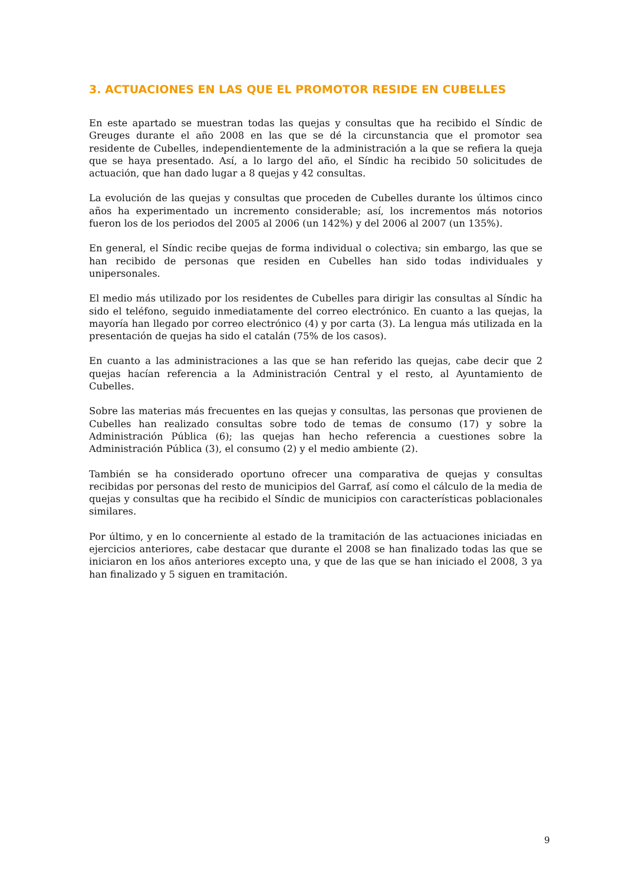3. ACTUACIONES EN LAS QUE EL PROMOTOR RESIDE EN CUBELLES
En este apartado se muestran todas las quejas y consultas que ha recibido el Síndic de Greuges durante el año 2008 en las que se dé la circunstancia que el promotor sea residente de Cubelles, independientemente de la administración a la que se refiera la queja que se haya presentado. Así, a lo largo del año, el Síndic ha recibido 50 solicitudes de actuación, que han dado lugar a 8 quejas y 42 consultas.
La evolución de las quejas y consultas que proceden de Cubelles durante los últimos cinco años ha experimentado un incremento considerable; así, los incrementos más notorios fueron los de los periodos del 2005 al 2006 (un 142%) y del 2006 al 2007 (un 135%).
En general, el Síndic recibe quejas de forma individual o colectiva; sin embargo, las que se han recibido de personas que residen en Cubelles han sido todas individuales y unipersonales.
El medio más utilizado por los residentes de Cubelles para dirigir las consultas al Síndic ha sido el teléfono, seguido inmediatamente del correo electrónico. En cuanto a las quejas, la mayoría han llegado por correo electrónico (4) y por carta (3). La lengua más utilizada en la presentación de quejas ha sido el catalán (75% de los casos).
En cuanto a las administraciones a las que se han referido las quejas, cabe decir que 2 quejas hacían referencia a la Administración Central y el resto, al Ayuntamiento de Cubelles.
Sobre las materias más frecuentes en las quejas y consultas, las personas que provienen de Cubelles han realizado consultas sobre todo de temas de consumo (17) y sobre la Administración Pública (6); las quejas han hecho referencia a cuestiones sobre la Administración Pública (3), el consumo (2) y el medio ambiente (2).
También se ha considerado oportuno ofrecer una comparativa de quejas y consultas recibidas por personas del resto de municipios del Garraf, así como el cálculo de la media de quejas y consultas que ha recibido el Síndic de municipios con características poblacionales similares.
Por último, y en lo concerniente al estado de la tramitación de las actuaciones iniciadas en ejercicios anteriores, cabe destacar que durante el 2008 se han finalizado todas las que se iniciaron en los años anteriores excepto una, y que de las que se han iniciado el 2008, 3 ya han finalizado y 5 siguen en tramitación.
9